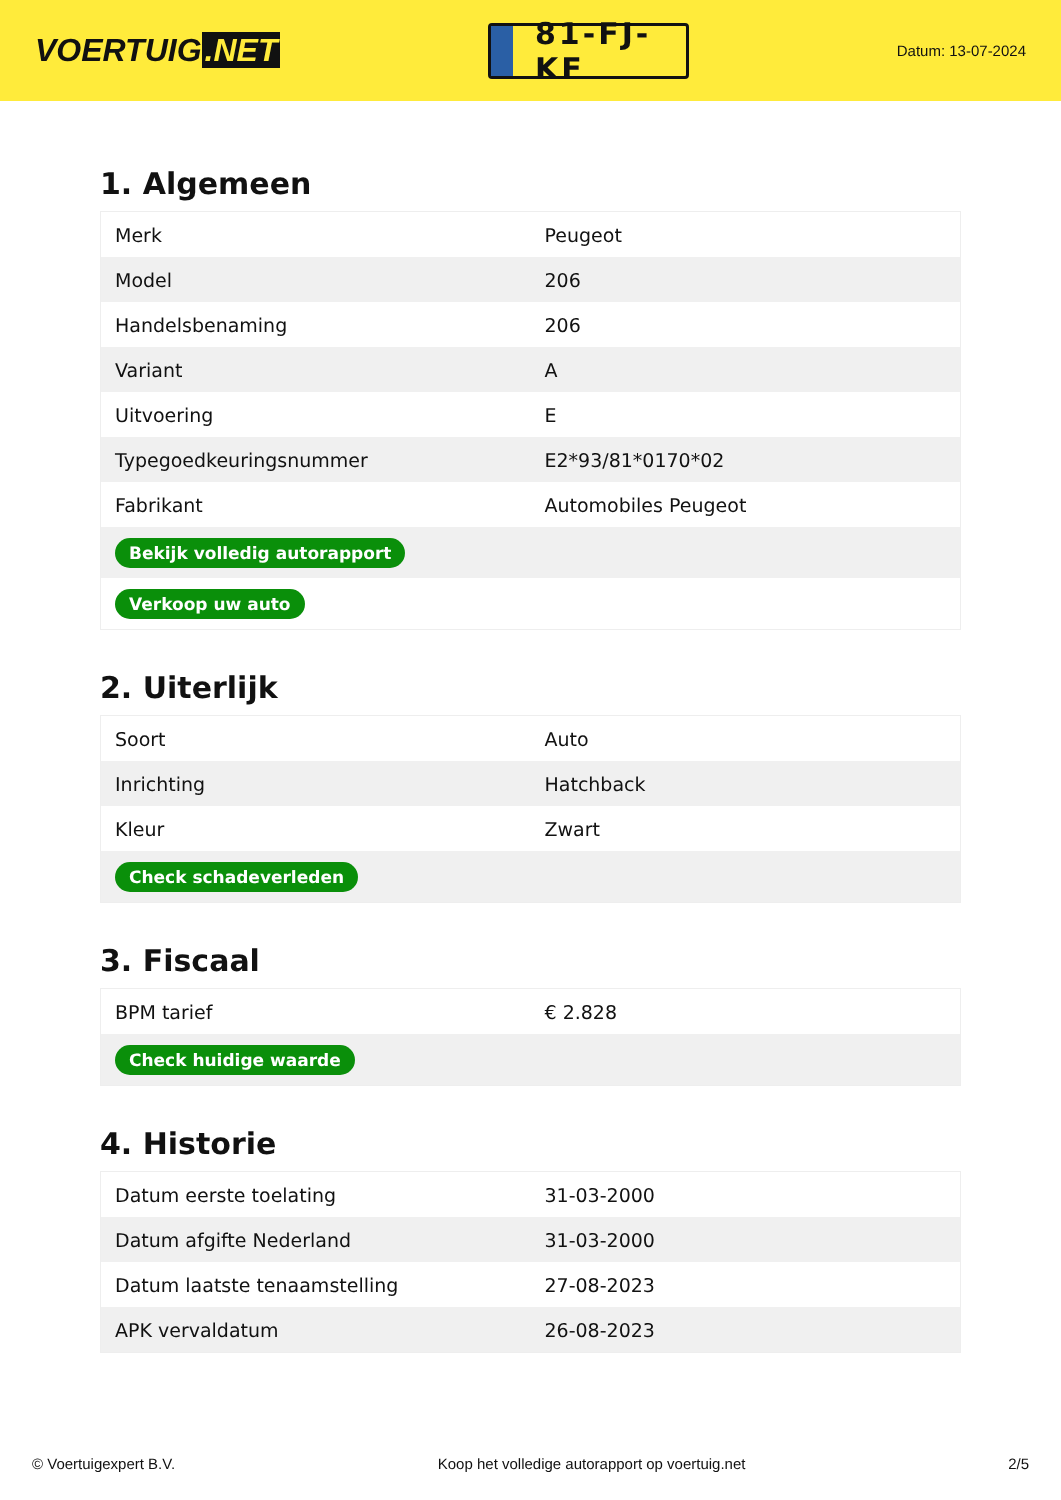VOERTUIG.NET
81-FJ-KF
Datum: 13-07-2024
1. Algemeen
| Merk | Peugeot |
| Model | 206 |
| Handelsbenaming | 206 |
| Variant | A |
| Uitvoering | E |
| Typegoedkeuringsnummer | E2*93/81*0170*02 |
| Fabrikant | Automobiles Peugeot |
| Bekijk volledig autorapport | |
| Verkoop uw auto | |
2. Uiterlijk
| Soort | Auto |
| Inrichting | Hatchback |
| Kleur | Zwart |
| Check schadeverleden | |
3. Fiscaal
| BPM tarief | € 2.828 |
| Check huidige waarde | |
4. Historie
| Datum eerste toelating | 31-03-2000 |
| Datum afgifte Nederland | 31-03-2000 |
| Datum laatste tenaamstelling | 27-08-2023 |
| APK vervaldatum | 26-08-2023 |
© Voertuigexpert B.V. Koop het volledige autorapport op voertuig.net 2/5